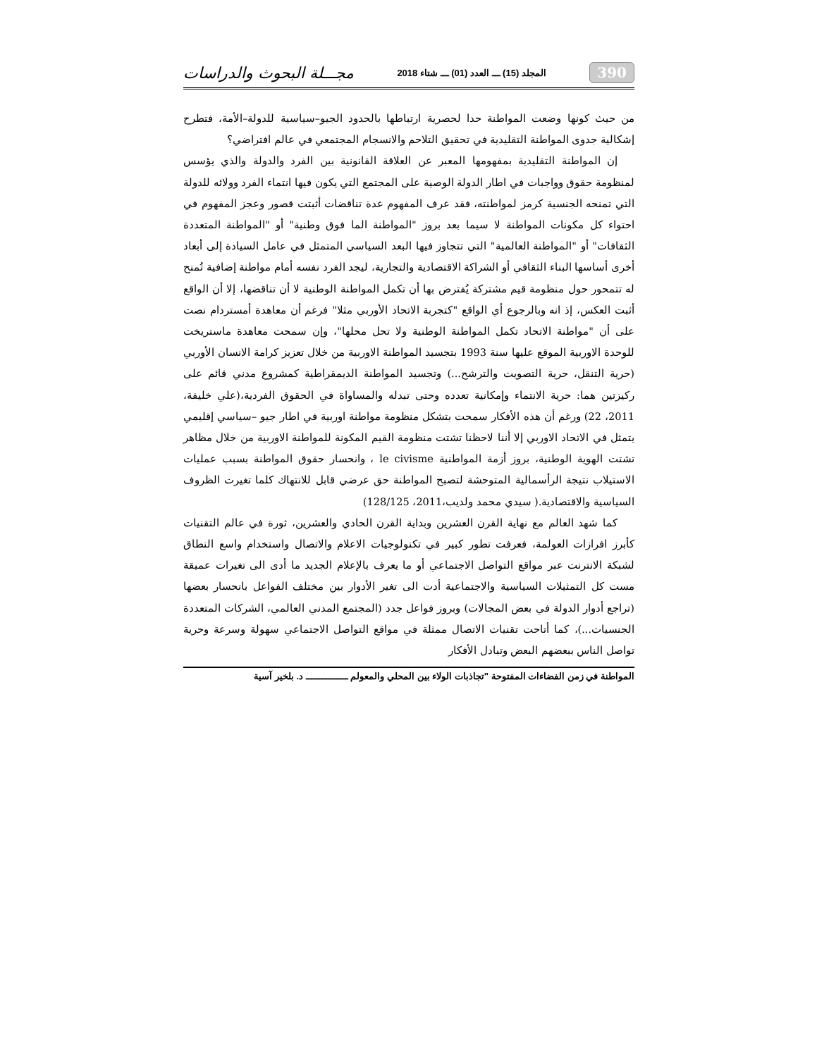390 المجلد (15) ـــ العدد (01) ـــ شتاء 2018 مجـــلة البحوث والدراسات
من حيث كونها وضعت المواطنة حدا لحصرية ارتباطها بالحدود الجيو–سياسية للدولة–الأمة، فتطرح إشكالية جدوى المواطنة التقليدية في تحقيق التلاحم والانسجام المجتمعي في عالم افتراضي؟
إن المواطنة التقليدية بمفهومها المعبر عن العلاقة القانونية بين الفرد والدولة والذي يؤسس لمنظومة حقوق وواجبات في اطار الدولة الوصية على المجتمع التي يكون فيها انتماء الفرد وولائه للدولة التي تمنحه الجنسية كرمز لمواطنته، فقد عرف المفهوم عدة تناقضات أثبتت قصور وعجز المفهوم في احتواء كل مكونات المواطنة لا سيما بعد بروز "المواطنة الما فوق وطنية" أو "المواطنة المتعددة الثقافات" أو "المواطنة العالمية" التي تتجاوز فيها البعد السياسي المتمثل في عامل السيادة إلى أبعاد أخرى أساسها البناء الثقافي أو الشراكة الاقتصادية والتجارية، ليجد الفرد نفسه أمام مواطنة إضافية تُمنح له تتمحور حول منظومة قيم مشتركة يُفترض بها أن تكمل المواطنة الوطنية لا أن تناقضها، إلا أن الواقع أثبت العكس، إذ انه وبالرجوع أي الواقع "كتجربة الاتحاد الأوربي مثلا" فرغم أن معاهدة أمستردام نصت على أن "مواطنة الاتحاد تكمل المواطنة الوطنية ولا تحل محلها"، وإن سمحت معاهدة ماستريخت للوحدة الاوربية الموقع عليها سنة 1993 بتجسيد المواطنة الاوربية من خلال تعزيز كرامة الانسان الأوربي (حرية التنقل، حرية التصويت والترشح...) وتجسيد المواطنة الديمقراطية كمشروع مدني قائم على ركيزتين هما: حرية الانتماء وإمكانية تعدده وحتى تبدله والمساواة في الحقوق الفردية،(علي خليفة، 2011، 22) ورغم أن هذه الأفكار سمحت بتشكل منظومة مواطنة اوربية في اطار جيو –سياسي إقليمي يتمثل في الاتحاد الاوربي إلا أننا لاحظنا تشتت منظومة القيم المكونة للمواطنة الاوربية من خلال مظاهر تشتت الهوية الوطنية، بروز أزمة المواطنية le civisme ، وانحسار حقوق المواطنة بسبب عمليات الاستيلاب نتيجة الرأسمالية المتوحشة لتصبح المواطنة حق عرضي قابل للانتهاك كلما تغيرت الظروف السياسية والاقتصادية.( سيدي محمد ولديب،2011، 128/125)
كما شهد العالم مع نهاية القرن العشرين وبداية القرن الحادي والعشرين، ثورة في عالم التقنيات كأبرز افرازات العولمة، فعرفت تطور كبير في تكنولوجيات الاعلام والاتصال واستخدام واسع النطاق لشبكة الانترنت عبر مواقع التواصل الاجتماعي أو ما يعرف بالإعلام الجديد ما أدى الى تغيرات عميقة مست كل التمثيلات السياسية والاجتماعية أدت الى تغير الأدوار بين مختلف الفواعل بانحسار بعضها (تراجع أدوار الدولة في بعض المجالات) وبروز فواعل جدد (المجتمع المدني العالمي، الشركات المتعددة الجنسيات...)، كما أتاحت تقنيات الاتصال ممثلة في مواقع التواصل الاجتماعي سهولة وسرعة وحرية تواصل الناس ببعضهم البعض وتبادل الأفكار
المواطنة في زمن الفضاءات المفتوحة "تجاذبات الولاء بين المحلي والمعولم ـــــــــــــــ د. بلخير آسية